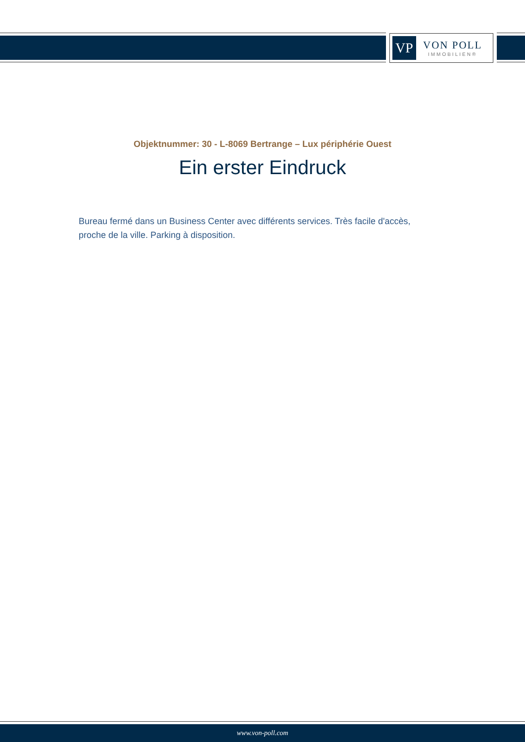VP
VON POLL
IMMOBILIEN®
Objektnummer: 30 - L-8069 Bertrange – Lux périphérie Ouest
Ein erster Eindruck
Bureau fermé dans un Business Center avec différents services. Très facile d'accès, proche de la ville. Parking à disposition.
www.von-poll.com